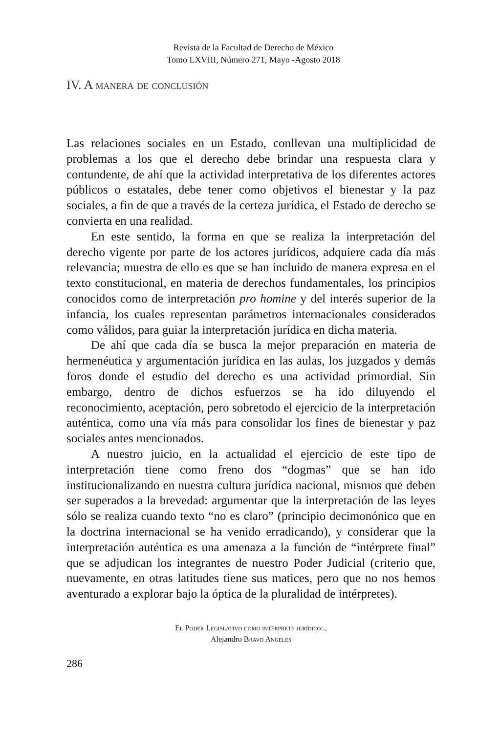Revista de la Facultad de Derecho de México
Tomo LXVIII, Número 271, Mayo -Agosto 2018
IV. A manera de conclusión
Las relaciones sociales en un Estado, conllevan una multiplicidad de problemas a los que el derecho debe brindar una respuesta clara y contundente, de ahí que la actividad interpretativa de los diferentes actores públicos o estatales, debe tener como objetivos el bienestar y la paz sociales, a fin de que a través de la certeza jurídica, el Estado de derecho se convierta en una realidad.
En este sentido, la forma en que se realiza la interpretación del derecho vigente por parte de los actores jurídicos, adquiere cada día más relevancia; muestra de ello es que se han incluido de manera expresa en el texto constitucional, en materia de derechos fundamentales, los principios conocidos como de interpretación pro homine y del interés superior de la infancia, los cuales representan parámetros internacionales considerados como válidos, para guiar la interpretación jurídica en dicha materia.
De ahí que cada día se busca la mejor preparación en materia de hermenéutica y argumentación jurídica en las aulas, los juzgados y demás foros donde el estudio del derecho es una actividad primordial. Sin embargo, dentro de dichos esfuerzos se ha ido diluyendo el reconocimiento, aceptación, pero sobretodo el ejercicio de la interpretación auténtica, como una vía más para consolidar los fines de bienestar y paz sociales antes mencionados.
A nuestro juicio, en la actualidad el ejercicio de este tipo de interpretación tiene como freno dos “dogmas” que se han ido institucionalizando en nuestra cultura jurídica nacional, mismos que deben ser superados a la brevedad: argumentar que la interpretación de las leyes sólo se realiza cuando texto “no es claro” (principio decimonónico que en la doctrina internacional se ha venido erradicando), y considerar que la interpretación auténtica es una amenaza a la función de “intérprete final” que se adjudican los integrantes de nuestro Poder Judicial (criterio que, nuevamente, en otras latitudes tiene sus matices, pero que no nos hemos aventurado a explorar bajo la óptica de la pluralidad de intérpretes).
El Poder Legislativo como intérprete jurídico:..
Alejandro Bravo Angeles
286